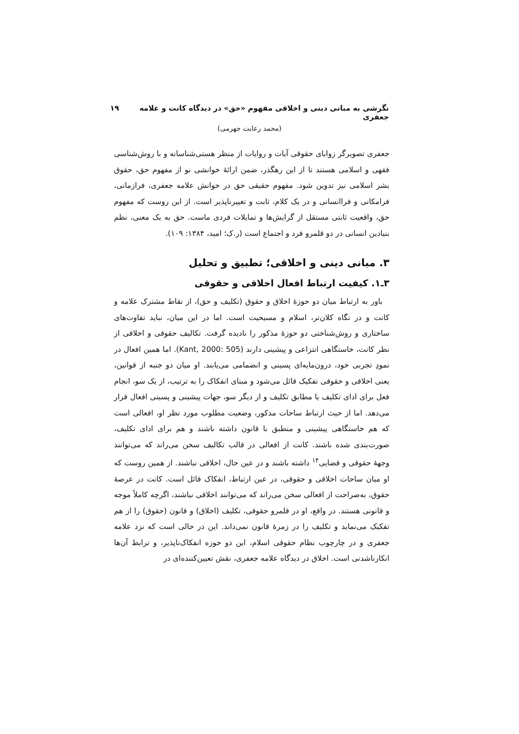نگرشی به مبانی دینی و اخلاقی مفهوم «حق» در دیدگاه کانت و علامه جعفری ۱۹
(محمد رعایت جهرمی)
جعفری تصویرگر زوایای حقوقی آیات و روایات از منظر هستی‌شناسانه و با روش‌شناسی فقهی و اسلامی هستند تا از این رهگذر، ضمن ارائهٔ خوانشی نو از مفهوم حق، حقوق بشر اسلامی نیز تدوین شود. مفهوم حقیقی حق در خوانش علامه جعفری، فرازمانی، فرامکانی و فراانسانی و در یک کلام، ثابت و تغییرناپذیر است. از این روست که مفهوم حق، واقعیت ثابتی مستقل از گرایش‌ها و تمایلات فردی ماست. حق به یک معنی، نظم بنیادین انسانی در دو قلمرو فرد و اجتماع است (ر.ک؛ امید، ۱۳۸۴: ۱۰۹).
۳. مبانی دینی و اخلاقی؛ تطبیق و تحلیل
۳ـ۱. کیفیت ارتباط افعال اخلاقی و حقوقی
باور به ارتباط میان دو حوزهٔ اخلاق و حقوق (تکلیف و حق)، از نقاط مشترک علامه و کانت و در نگاه کلان‌تر، اسلام و مسیحیت است. اما در این میان، نباید تفاوت‌های ساختاری و روش‌شناختی دو حوزهٔ مذکور را نادیده گرفت. تکالیف حقوقی و اخلاقی از نظر کانت، خاستگاهی انتزاعی و پیشینی دارند (Kant, 2000: 505). اما همین افعال در نمودِ تجربی خود، درون‌مایه‌ای پسینی و انضمامی می‌یابند. او میان دو جنبه از قوانین، یعنی اخلاقی و حقوقی تفکیک قائل می‌شود و مبنای انفکاک را به ترتیب، از یک سو، انجام فعل برای ادای تکلیف یا مطابق تکلیف و از دیگر سو، جهات پیشینی و پسینی افعال قرار می‌دهد. اما از حیث ارتباط ساحات مذکور، وضعیت مطلوب مورد نظر او، افعالی است که هم خاستگاهی پیشینی و منطبق با قانون داشته باشند و هم برای ادای تکلیف، صورت‌بندی شده باشند. کانت از افعالی در قالب تکالیف سخن می‌راند که می‌توانند وجههٔ حقوقی و قضایی<sup>۱۴</sup> داشته باشند و در عین حال، اخلاقی نباشند. از همین روست که او میان ساحات اخلاقی و حقوقی، در عین ارتباط، انفکاک قائل است. کانت در عرصهٔ حقوق، به‌صراحت از افعالی سخن می‌راند که می‌توانند اخلاقی نباشند، اگرچه کاملاً موجه و قانونی هستند. در واقع، او در قلمرو حقوقی، تکلیف (اخلاق) و قانون (حقوق) را از هم تفکیک می‌نماید و تکلیف را در زمرهٔ قانون نمی‌داند. این در حالی است که نزد علامه جعفری و در چارچوب نظام حقوقی اسلام، این دو حوزه انفکاک‌ناپذیر، و ترابط آن‌ها انکارناشدنی است. اخلاق در دیدگاه علامه جعفری، نقش تعیین‌کننده‌ای در